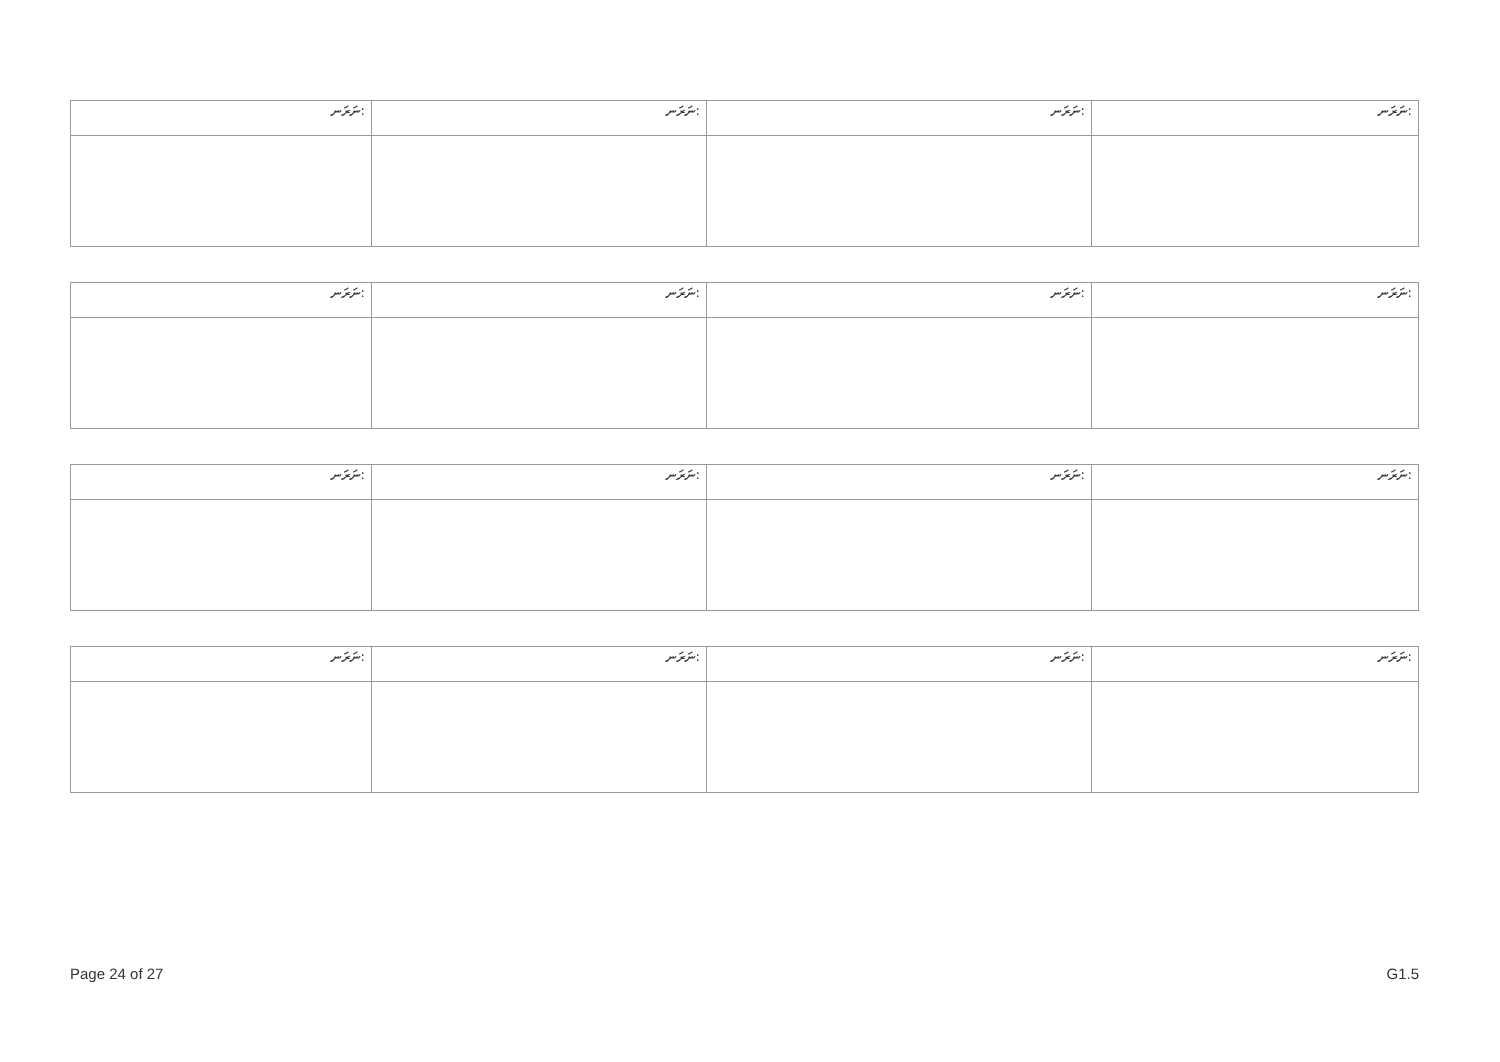| ނަރަނ: | ނަރަނ: | ނަރަނ: | ނަރަނ: |
| ނަރަނ: | ނަރަނ: | ނަރަނ: | ނަރަނ: |
| ނަރަނ: | ނަރަނ: | ނަރަނ: | ނަރަނ: |
| ނަރަނ: | ނަރަނ: | ނަރަނ: | ނަރަނ: |
Page 24 of 27 G1.5